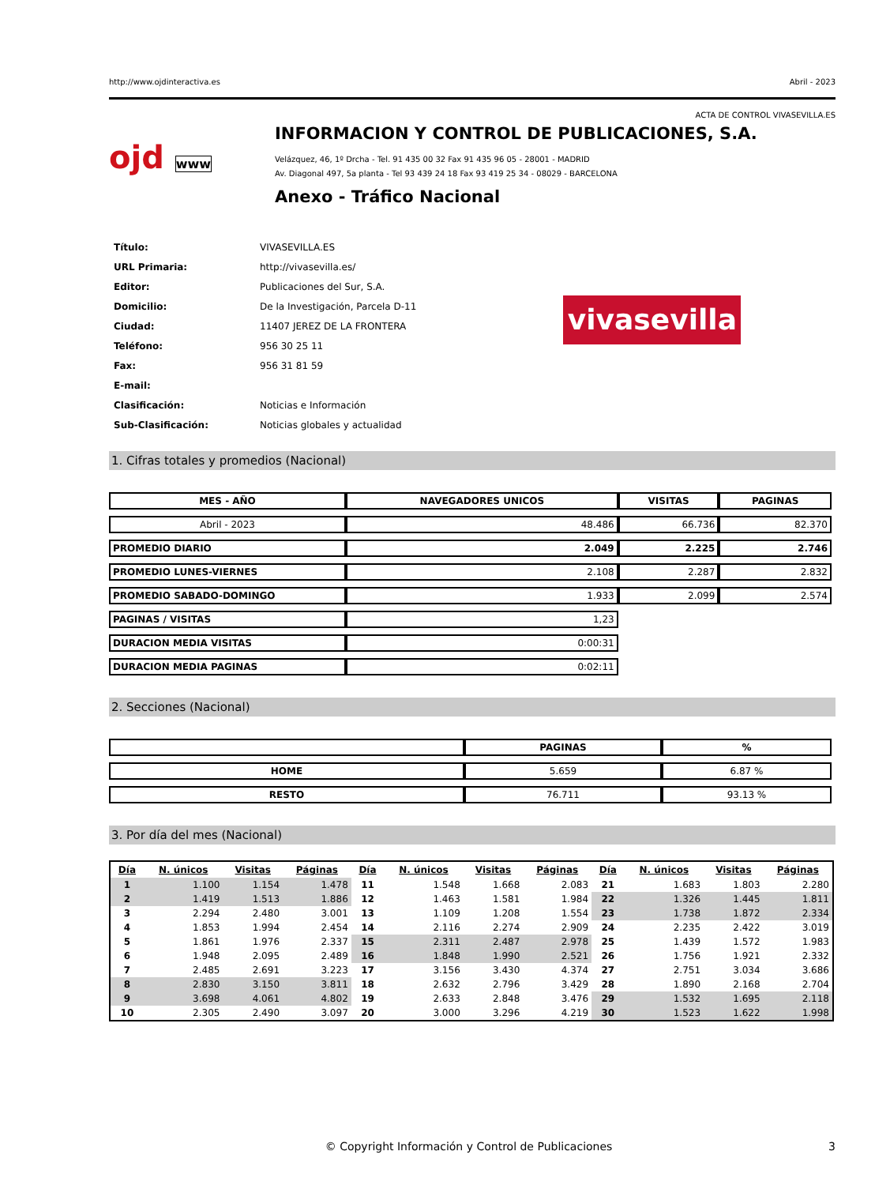http://www.ojdinteractiva.es Abril - 2023
ACTA DE CONTROL VIVASEVILLA.ES
ojd www
INFORMACION Y CONTROL DE PUBLICACIONES, S.A.
Velázquez, 46, 1º Drcha - Tel. 91 435 00 32 Fax 91 435 96 05 - 28001 - MADRID
Av. Diagonal 497, 5a planta - Tel 93 439 24 18 Fax 93 419 25 34 - 08029 - BARCELONA
Anexo - Tráfico Nacional
| Título: | VIVASEVILLA.ES |
| URL Primaria: | http://vivasevilla.es/ |
| Editor: | Publicaciones del Sur, S.A. |
| Domicilio: | De la Investigación, Parcela D-11 |
| Ciudad: | 11407 JEREZ DE LA FRONTERA |
| Teléfono: | 956 30 25 11 |
| Fax: | 956 31 81 59 |
| E-mail: | |
| Clasificación: | Noticias e Información |
| Sub-Clasificación: | Noticias globales y actualidad |
vivasevilla
1. Cifras totales y promedios (Nacional)
| MES - AÑO | NAVEGADORES UNICOS | VISITAS | PAGINAS |
| --- | --- | --- | --- |
| Abril - 2023 | 48.486 | 66.736 | 82.370 |
| PROMEDIO DIARIO | 2.049 | 2.225 | 2.746 |
| PROMEDIO LUNES-VIERNES | 2.108 | 2.287 | 2.832 |
| PROMEDIO SABADO-DOMINGO | 1.933 | 2.099 | 2.574 |
| PAGINAS / VISITAS | 1,23 | | |
| DURACION MEDIA VISITAS | 0:00:31 | | |
| DURACION MEDIA PAGINAS | 0:02:11 | | |
2. Secciones (Nacional)
| | PAGINAS | % |
| --- | --- | --- |
| HOME | 5.659 | 6.87 % |
| RESTO | 76.711 | 93.13 % |
3. Por día del mes (Nacional)
| Día | N. únicos | Visitas | Páginas | Día | N. únicos | Visitas | Páginas | Día | N. únicos | Visitas | Páginas |
| --- | --- | --- | --- | --- | --- | --- | --- | --- | --- | --- | --- |
| 1 | 1.100 | 1.154 | 1.478 | 11 | 1.548 | 1.668 | 2.083 | 21 | 1.683 | 1.803 | 2.280 |
| 2 | 1.419 | 1.513 | 1.886 | 12 | 1.463 | 1.581 | 1.984 | 22 | 1.326 | 1.445 | 1.811 |
| 3 | 2.294 | 2.480 | 3.001 | 13 | 1.109 | 1.208 | 1.554 | 23 | 1.738 | 1.872 | 2.334 |
| 4 | 1.853 | 1.994 | 2.454 | 14 | 2.116 | 2.274 | 2.909 | 24 | 2.235 | 2.422 | 3.019 |
| 5 | 1.861 | 1.976 | 2.337 | 15 | 2.311 | 2.487 | 2.978 | 25 | 1.439 | 1.572 | 1.983 |
| 6 | 1.948 | 2.095 | 2.489 | 16 | 1.848 | 1.990 | 2.521 | 26 | 1.756 | 1.921 | 2.332 |
| 7 | 2.485 | 2.691 | 3.223 | 17 | 3.156 | 3.430 | 4.374 | 27 | 2.751 | 3.034 | 3.686 |
| 8 | 2.830 | 3.150 | 3.811 | 18 | 2.632 | 2.796 | 3.429 | 28 | 1.890 | 2.168 | 2.704 |
| 9 | 3.698 | 4.061 | 4.802 | 19 | 2.633 | 2.848 | 3.476 | 29 | 1.532 | 1.695 | 2.118 |
| 10 | 2.305 | 2.490 | 3.097 | 20 | 3.000 | 3.296 | 4.219 | 30 | 1.523 | 1.622 | 1.998 |
© Copyright Información y Control de Publicaciones 3